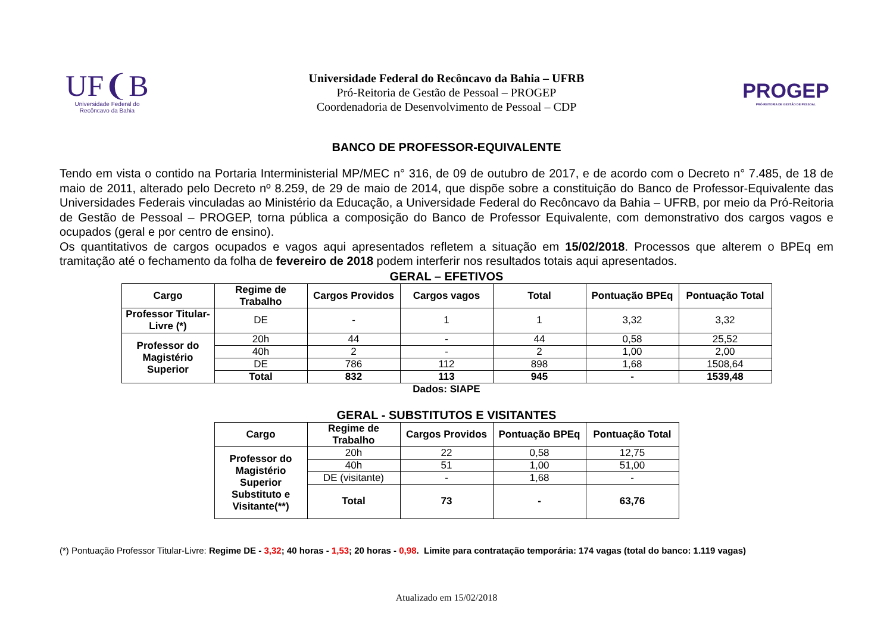UF❨B
Universidade Federal do
Recôncavo da Bahia
Universidade Federal do Recôncavo da Bahia – UFRB
Pró-Reitoria de Gestão de Pessoal – PROGEP
Coordenadoria de Desenvolvimento de Pessoal – CDP
PROGEP
PRÓ-REITORIA DE GESTÃO DE PESSOAL
BANCO DE PROFESSOR-EQUIVALENTE
Tendo em vista o contido na Portaria Interministerial MP/MEC n° 316, de 09 de outubro de 2017, e de acordo com o Decreto n° 7.485, de 18 de maio de 2011, alterado pelo Decreto nº 8.259, de 29 de maio de 2014, que dispõe sobre a constituição do Banco de Professor-Equivalente das Universidades Federais vinculadas ao Ministério da Educação, a Universidade Federal do Recôncavo da Bahia – UFRB, por meio da Pró-Reitoria de Gestão de Pessoal – PROGEP, torna pública a composição do Banco de Professor Equivalente, com demonstrativo dos cargos vagos e ocupados (geral e por centro de ensino).
Os quantitativos de cargos ocupados e vagos aqui apresentados refletem a situação em 15/02/2018. Processos que alterem o BPEq em tramitação até o fechamento da folha de fevereiro de 2018 podem interferir nos resultados totais aqui apresentados.
GERAL – EFETIVOS
| Cargo | Regime de Trabalho | Cargos Providos | Cargos vagos | Total | Pontuação BPEq | Pontuação Total |
| --- | --- | --- | --- | --- | --- | --- |
| Professor Titular-Livre (*) | DE | - | 1 | 1 | 3,32 | 3,32 |
| Professor do Magistério Superior | 20h | 44 | - | 44 | 0,58 | 25,52 |
| | 40h | 2 | - | 2 | 1,00 | 2,00 |
| | DE | 786 | 112 | 898 | 1,68 | 1508,64 |
| | Total | 832 | 113 | 945 | - | 1539,48 |
Dados: SIAPE
GERAL - SUBSTITUTOS E VISITANTES
| Cargo | Regime de Trabalho | Cargos Providos | Pontuação BPEq | Pontuação Total |
| --- | --- | --- | --- | --- |
| Professor do Magistério Superior Substituto e Visitante(**) | 20h | 22 | 0,58 | 12,75 |
| | 40h | 51 | 1,00 | 51,00 |
| | DE (visitante) | - | 1,68 | - |
| | Total | 73 | - | 63,76 |
(*) Pontuação Professor Titular-Livre: Regime DE - 3,32; 40 horas - 1,53; 20 horas - 0,98. Limite para contratação temporária: 174 vagas (total do banco: 1.119 vagas)
Atualizado em 15/02/2018